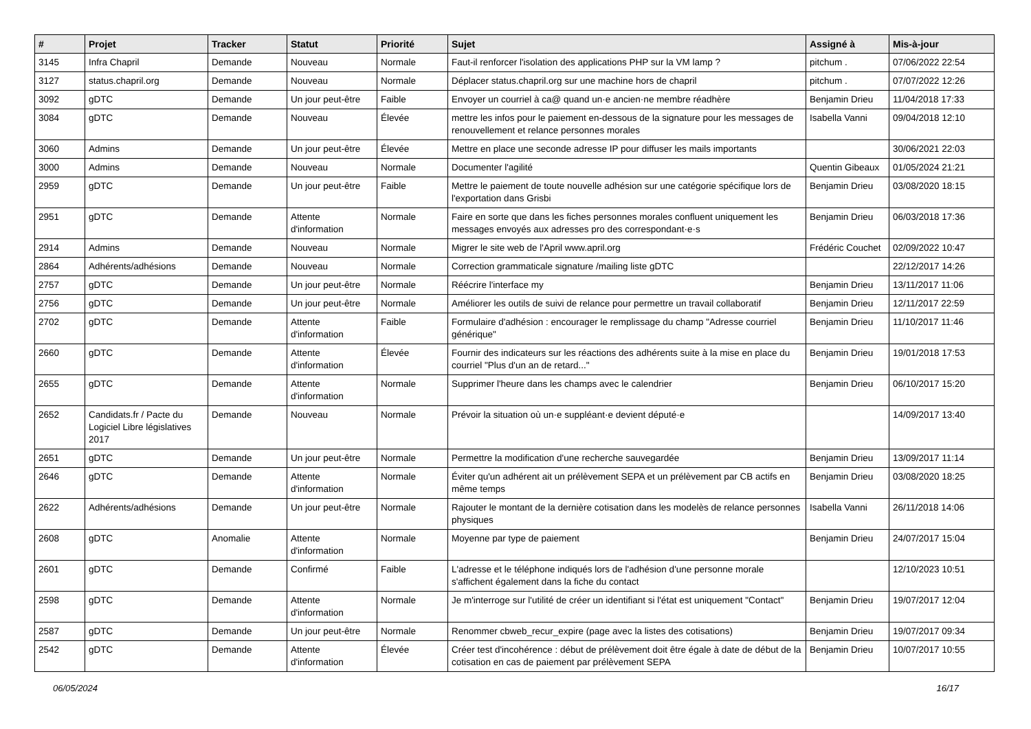| # | Projet | Tracker | Statut | Priorité | Sujet | Assigné à | Mis-à-jour |
| --- | --- | --- | --- | --- | --- | --- | --- |
| 3145 | Infra Chapril | Demande | Nouveau | Normale | Faut-il renforcer l'isolation des applications PHP sur la VM lamp ? | pitchum . | 07/06/2022 22:54 |
| 3127 | status.chapril.org | Demande | Nouveau | Normale | Déplacer status.chapril.org sur une machine hors de chapril | pitchum . | 07/07/2022 12:26 |
| 3092 | gDTC | Demande | Un jour peut-être | Faible | Envoyer un courriel à ca@ quand un·e ancien·ne membre réadhère | Benjamin Drieu | 11/04/2018 17:33 |
| 3084 | gDTC | Demande | Nouveau | Élevée | mettre les infos pour le paiement en-dessous de la signature pour les messages de renouvellement et relance personnes morales | Isabella Vanni | 09/04/2018 12:10 |
| 3060 | Admins | Demande | Un jour peut-être | Élevée | Mettre en place une seconde adresse IP pour diffuser les mails importants | | 30/06/2021 22:03 |
| 3000 | Admins | Demande | Nouveau | Normale | Documenter l'agilité | Quentin Gibeaux | 01/05/2024 21:21 |
| 2959 | gDTC | Demande | Un jour peut-être | Faible | Mettre le paiement de toute nouvelle adhésion sur une catégorie spécifique lors de l'exportation dans Grisbi | Benjamin Drieu | 03/08/2020 18:15 |
| 2951 | gDTC | Demande | Attente d'information | Normale | Faire en sorte que dans les fiches personnes morales confluent uniquement les messages envoyés aux adresses pro des correspondant·e·s | Benjamin Drieu | 06/03/2018 17:36 |
| 2914 | Admins | Demande | Nouveau | Normale | Migrer le site web de l'April www.april.org | Frédéric Couchet | 02/09/2022 10:47 |
| 2864 | Adhérents/adhésions | Demande | Nouveau | Normale | Correction grammaticale signature /mailing liste gDTC | | 22/12/2017 14:26 |
| 2757 | gDTC | Demande | Un jour peut-être | Normale | Réécrire l'interface my | Benjamin Drieu | 13/11/2017 11:06 |
| 2756 | gDTC | Demande | Un jour peut-être | Normale | Améliorer les outils de suivi de relance pour permettre un travail collaboratif | Benjamin Drieu | 12/11/2017 22:59 |
| 2702 | gDTC | Demande | Attente d'information | Faible | Formulaire d'adhésion : encourager le remplissage du champ "Adresse courriel générique" | Benjamin Drieu | 11/10/2017 11:46 |
| 2660 | gDTC | Demande | Attente d'information | Élevée | Fournir des indicateurs sur les réactions des adhérents suite à la mise en place du courriel "Plus d'un an de retard..." | Benjamin Drieu | 19/01/2018 17:53 |
| 2655 | gDTC | Demande | Attente d'information | Normale | Supprimer l'heure dans les champs avec le calendrier | Benjamin Drieu | 06/10/2017 15:20 |
| 2652 | Candidats.fr / Pacte du Logiciel Libre législatives 2017 | Demande | Nouveau | Normale | Prévoir la situation où un·e suppléant·e devient député·e | | 14/09/2017 13:40 |
| 2651 | gDTC | Demande | Un jour peut-être | Normale | Permettre la modification d'une recherche sauvegardée | Benjamin Drieu | 13/09/2017 11:14 |
| 2646 | gDTC | Demande | Attente d'information | Normale | Éviter qu'un adhérent ait un prélèvement SEPA et un prélèvement par CB actifs en même temps | Benjamin Drieu | 03/08/2020 18:25 |
| 2622 | Adhérents/adhésions | Demande | Un jour peut-être | Normale | Rajouter le montant de la dernière cotisation dans les modelès de relance personnes physiques | Isabella Vanni | 26/11/2018 14:06 |
| 2608 | gDTC | Anomalie | Attente d'information | Normale | Moyenne par type de paiement | Benjamin Drieu | 24/07/2017 15:04 |
| 2601 | gDTC | Demande | Confirmé | Faible | L'adresse et le téléphone indiqués lors de l'adhésion d'une personne morale s'affichent également dans la fiche du contact | | 12/10/2023 10:51 |
| 2598 | gDTC | Demande | Attente d'information | Normale | Je m'interroge sur l'utilité de créer un identifiant si l'état est uniquement "Contact" | Benjamin Drieu | 19/07/2017 12:04 |
| 2587 | gDTC | Demande | Un jour peut-être | Normale | Renommer cbweb_recur_expire (page avec la listes des cotisations) | Benjamin Drieu | 19/07/2017 09:34 |
| 2542 | gDTC | Demande | Attente d'information | Élevée | Créer test d'incohérence : début de prélèvement doit être égale à date de début de la cotisation en cas de paiement par prélèvement SEPA | Benjamin Drieu | 10/07/2017 10:55 |
06/05/2024 16/17